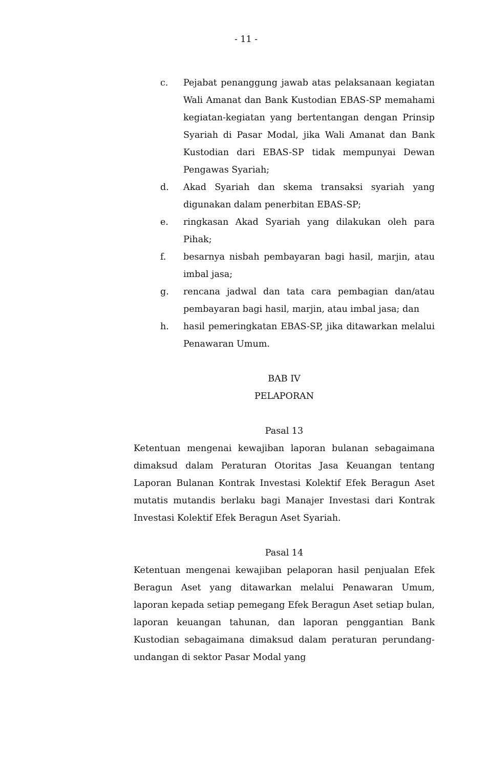- 11 -
c. Pejabat penanggung jawab atas pelaksanaan kegiatan Wali Amanat dan Bank Kustodian EBAS-SP memahami kegiatan-kegiatan yang bertentangan dengan Prinsip Syariah di Pasar Modal, jika Wali Amanat dan Bank Kustodian dari EBAS-SP tidak mempunyai Dewan Pengawas Syariah;
d. Akad Syariah dan skema transaksi syariah yang digunakan dalam penerbitan EBAS-SP;
e. ringkasan Akad Syariah yang dilakukan oleh para Pihak;
f. besarnya nisbah pembayaran bagi hasil, marjin, atau imbal jasa;
g. rencana jadwal dan tata cara pembagian dan/atau pembayaran bagi hasil, marjin, atau imbal jasa; dan
h. hasil pemeringkatan EBAS-SP, jika ditawarkan melalui Penawaran Umum.
BAB IV
PELAPORAN
Pasal 13
Ketentuan mengenai kewajiban laporan bulanan sebagaimana dimaksud dalam Peraturan Otoritas Jasa Keuangan tentang Laporan Bulanan Kontrak Investasi Kolektif Efek Beragun Aset mutatis mutandis berlaku bagi Manajer Investasi dari Kontrak Investasi Kolektif Efek Beragun Aset Syariah.
Pasal 14
Ketentuan mengenai kewajiban pelaporan hasil penjualan Efek Beragun Aset yang ditawarkan melalui Penawaran Umum, laporan kepada setiap pemegang Efek Beragun Aset setiap bulan, laporan keuangan tahunan, dan laporan penggantian Bank Kustodian sebagaimana dimaksud dalam peraturan perundang-undangan di sektor Pasar Modal yang